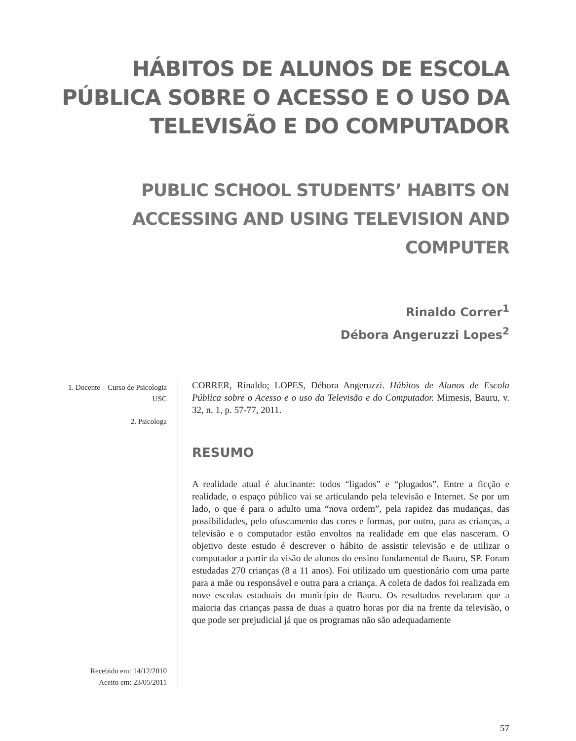HÁBITOS DE ALUNOS DE ESCOLA PÚBLICA SOBRE O ACESSO E O USO DA TELEVISÃO E DO COMPUTADOR
PUBLIC SCHOOL STUDENTS’ HABITS ON ACCESSING AND USING TELEVISION AND COMPUTER
Rinaldo Correr<sup>1</sup>
Débora Angeruzzi Lopes<sup>2</sup>
1. Docente – Curso de Psicologia USC
2. Psicologa
Recebido em: 14/12/2010
Aceito em: 23/05/2011
CORRER, Rinaldo; LOPES, Débora Angeruzzi. Hábitos de Alunos de Escola Pública sobre o Acesso e o uso da Televisão e do Computador. Mimesis, Bauru, v. 32, n. 1, p. 57-77, 2011.
RESUMO
A realidade atual é alucinante: todos “ligados” e “plugados”. Entre a ficção e realidade, o espaço público vai se articulando pela televisão e Internet. Se por um lado, o que é para o adulto uma “nova ordem”, pela rapidez das mudanças, das possibilidades, pelo ofuscamento das cores e formas, por outro, para as crianças, a televisão e o computador estão envoltos na realidade em que elas nasceram. O objetivo deste estudo é descrever o hábito de assistir televisão e de utilizar o computador a partir da visão de alunos do ensino fundamental de Bauru, SP. Foram estudadas 270 crianças (8 a 11 anos). Foi utilizado um questionário com uma parte para a mãe ou responsável e outra para a criança. A coleta de dados foi realizada em nove escolas estaduais do município de Bauru. Os resultados revelaram que a maioria das crianças passa de duas a quatro horas por dia na frente da televisão, o que pode ser prejudicial já que os programas não são adequadamente
57